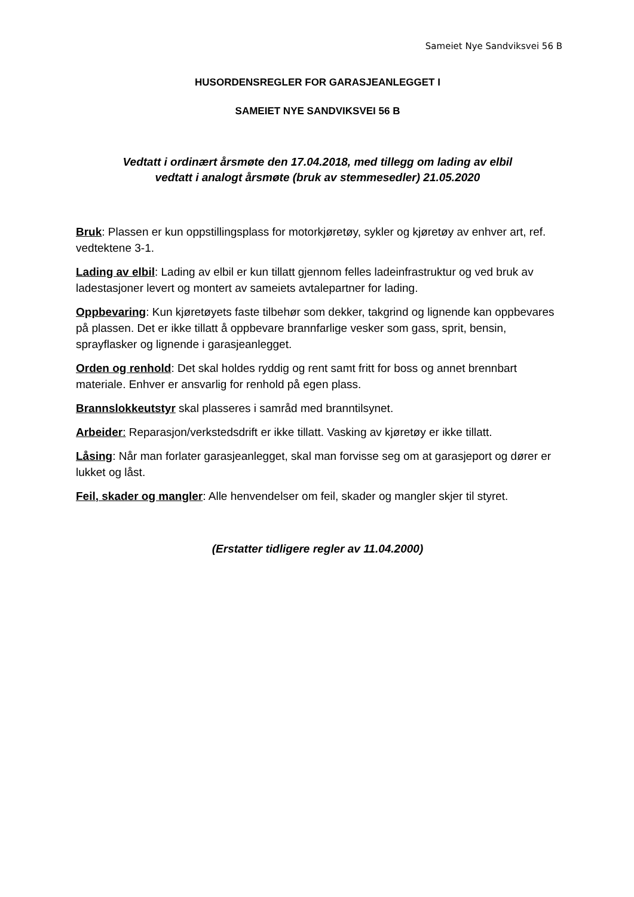Sameiet Nye Sandviksvei 56 B
HUSORDENSREGLER FOR GARASJEANLEGGET I
SAMEIET NYE SANDVIKSVEI 56 B
Vedtatt i ordinært årsmøte den 17.04.2018, med tillegg om lading av elbil
vedtatt i analogt årsmøte (bruk av stemmesedler) 21.05.2020
Bruk: Plassen er kun oppstillingsplass for motorkjøretøy, sykler og kjøretøy av enhver art, ref. vedtektene 3-1.
Lading av elbil: Lading av elbil er kun tillatt gjennom felles ladeinfrastruktur og ved bruk av ladestasjoner levert og montert av sameiets avtalepartner for lading.
Oppbevaring: Kun kjøretøyets faste tilbehør som dekker, takgrind og lignende kan oppbevares på plassen. Det er ikke tillatt å oppbevare brannfarlige vesker som gass, sprit, bensin, sprayflasker og lignende i garasjeanlegget.
Orden og renhold: Det skal holdes ryddig og rent samt fritt for boss og annet brennbart materiale. Enhver er ansvarlig for renhold på egen plass.
Brannslokkeutstyr skal plasseres i samråd med branntilsynet.
Arbeider: Reparasjon/verkstedsdrift er ikke tillatt. Vasking av kjøretøy er ikke tillatt.
Låsing: Når man forlater garasjeanlegget, skal man forvisse seg om at garasjeport og dører er lukket og låst.
Feil, skader og mangler: Alle henvendelser om feil, skader og mangler skjer til styret.
(Erstatter tidligere regler av 11.04.2000)